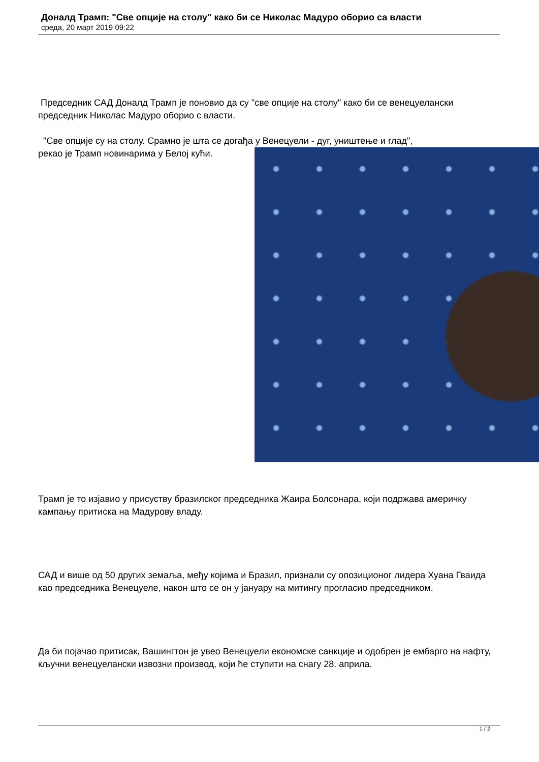Доналд Трамп: "Све опције на столу" како би се Николас Мадуро оборио са власти
среда, 20 март 2019 09:22
Председник САД Доналд Трамп је поновио да су "све опције на столу" како би се венецуелански председник Николас Мадуро оборио с власти.
"Све опције су на столу. Срамно је шта се догађа у Венецуели - дуг, уништење и глад",
рекао је Трамп новинарима у Белој кући.
Трамп је то изјавио у присуству бразилског председника Жаира Болсонара, који подржава америчку кампању притиска на Мадурову владу.
САД и више од 50 других земаља, међу којима и Бразил, признали су опозиционог лидера Хуана Гваида као председника Венецуеле, након што се он у јануару на митингу прогласио председником.
Да би појачао притисак, Вашингтон је увео Венецуели економске санкције и одобрен је ембарго на нафту, кључни венецуелански извозни производ, који ће ступити на снагу 28. априла.
1 / 2